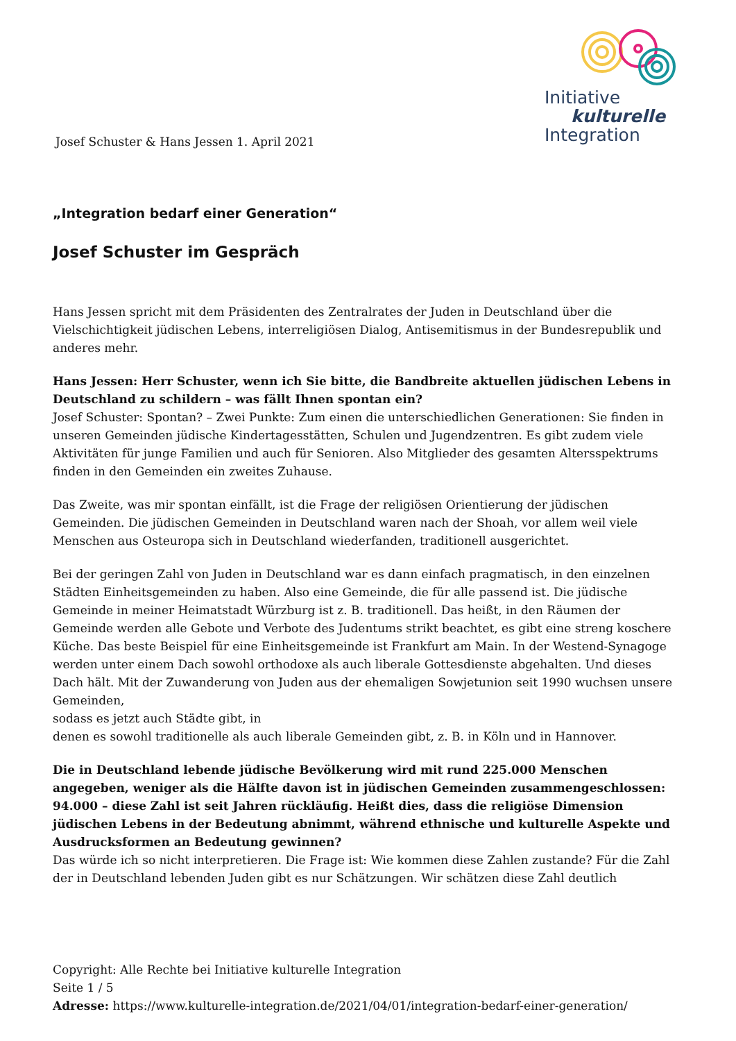Josef Schuster & Hans Jessen 1. April 2021
Initiative
kulturelle
Integration
„Integration bedarf einer Generation“
Josef Schuster im Gespräch
Hans Jessen spricht mit dem Präsidenten des Zentralrates der Juden in Deutschland über die Vielschichtigkeit jüdischen Lebens, interreligiösen Dialog, Antisemitismus in der Bundesrepublik und anderes mehr.
Hans Jessen: Herr Schuster, wenn ich Sie bitte, die Bandbreite aktuellen jüdischen Lebens in Deutschland zu schildern – was fällt Ihnen spontan ein?
Josef Schuster: Spontan? – Zwei Punkte: Zum einen die unterschiedlichen Generationen: Sie finden in unseren Gemeinden jüdische Kindertagesstätten, Schulen und Jugendzentren. Es gibt zudem viele Aktivitäten für junge Familien und auch für Senioren. Also Mitglieder des gesamten Altersspektrums finden in den Gemeinden ein zweites Zuhause.
Das Zweite, was mir spontan einfällt, ist die Frage der religiösen Orientierung der jüdischen Gemeinden. Die jüdischen Gemeinden in Deutschland waren nach der Shoah, vor allem weil viele Menschen aus Osteuropa sich in Deutschland wiederfanden, traditionell ausgerichtet.
Bei der geringen Zahl von Juden in Deutschland war es dann einfach pragmatisch, in den einzelnen Städten Einheitsgemeinden zu haben. Also eine Gemeinde, die für alle passend ist. Die jüdische Gemeinde in meiner Heimatstadt Würzburg ist z. B. traditionell. Das heißt, in den Räumen der Gemeinde werden alle Gebote und Verbote des Judentums strikt beachtet, es gibt eine streng koschere Küche. Das beste Beispiel für eine Einheitsgemeinde ist Frankfurt am Main. In der Westend-Synagoge werden unter einem Dach sowohl orthodoxe als auch liberale Gottesdienste abgehalten. Und dieses Dach hält. Mit der Zuwanderung von Juden aus der ehemaligen Sowjetunion seit 1990 wuchsen unsere Gemeinden,
sodass es jetzt auch Städte gibt, in
denen es sowohl traditionelle als auch liberale Gemeinden gibt, z. B. in Köln und in Hannover.
Die in Deutschland lebende jüdische Bevölkerung wird mit rund 225.000 Menschen angegeben, weniger als die Hälfte davon ist in jüdischen Gemeinden zusammengeschlossen: 94.000 – diese Zahl ist seit Jahren rückläufig. Heißt dies, dass die religiöse Dimension jüdischen Lebens in der Bedeutung abnimmt, während ethnische und kulturelle Aspekte und Ausdrucksformen an Bedeutung gewinnen?
Das würde ich so nicht interpretieren. Die Frage ist: Wie kommen diese Zahlen zustande? Für die Zahl der in Deutschland lebenden Juden gibt es nur Schätzungen. Wir schätzen diese Zahl deutlich
Copyright: Alle Rechte bei Initiative kulturelle Integration
Seite 1 / 5
Adresse: https://www.kulturelle-integration.de/2021/04/01/integration-bedarf-einer-generation/